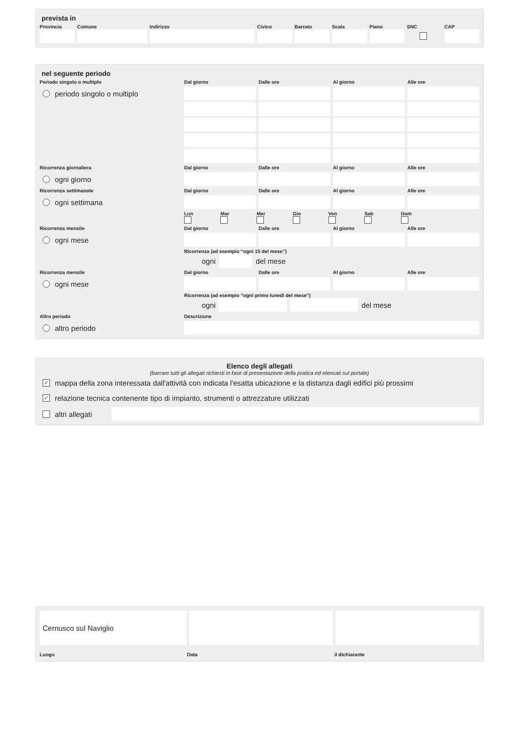prevista in
Provincia Comune Indirizzo Civico Barrato Scala Piano SNC CAP
nel seguente periodo
Periodo singolo o multiplo
Dal giorno
Dalle ore
Al giorno
Alle ore
periodo singolo o multiplo
Ricorrenza giornaliera
Dal giorno
Dalle ore
Al giorno
Alle ore
ogni giorno
Ricorrenza settimanale
Dal giorno
Dalle ore
Al giorno
Alle ore
ogni settimana
Lun Mar Mer Gio Ven Sab Dom
Ricorrenza mensile
Dal giorno
Dalle ore
Al giorno
Alle ore
ogni mese
Ricorrenza (ad esempio “ogni 15 del mese”)
ogni del mese
Ricorrenza mensile
Dal giorno
Dalle ore
Al giorno
Alle ore
ogni mese
Ricorrenza (ad esempio “ogni primo lunedì del mese”)
ogni del mese
Altro periodo
Descrizione
altro periodo
Elenco degli allegati
(barrare tutti gli allegati richiesti in fase di presentazione della pratica ed elencati sul portale)
✓ mappa della zona interessata dall'attività con indicata l'esatta ubicazione e la distanza dagli edifici più prossimi
✓ relazione tecnica contenente tipo di impianto, strumenti o attrezzature utilizzati
altri allegati
Cernusco sul Naviglio
Luogo Data il dichiarante